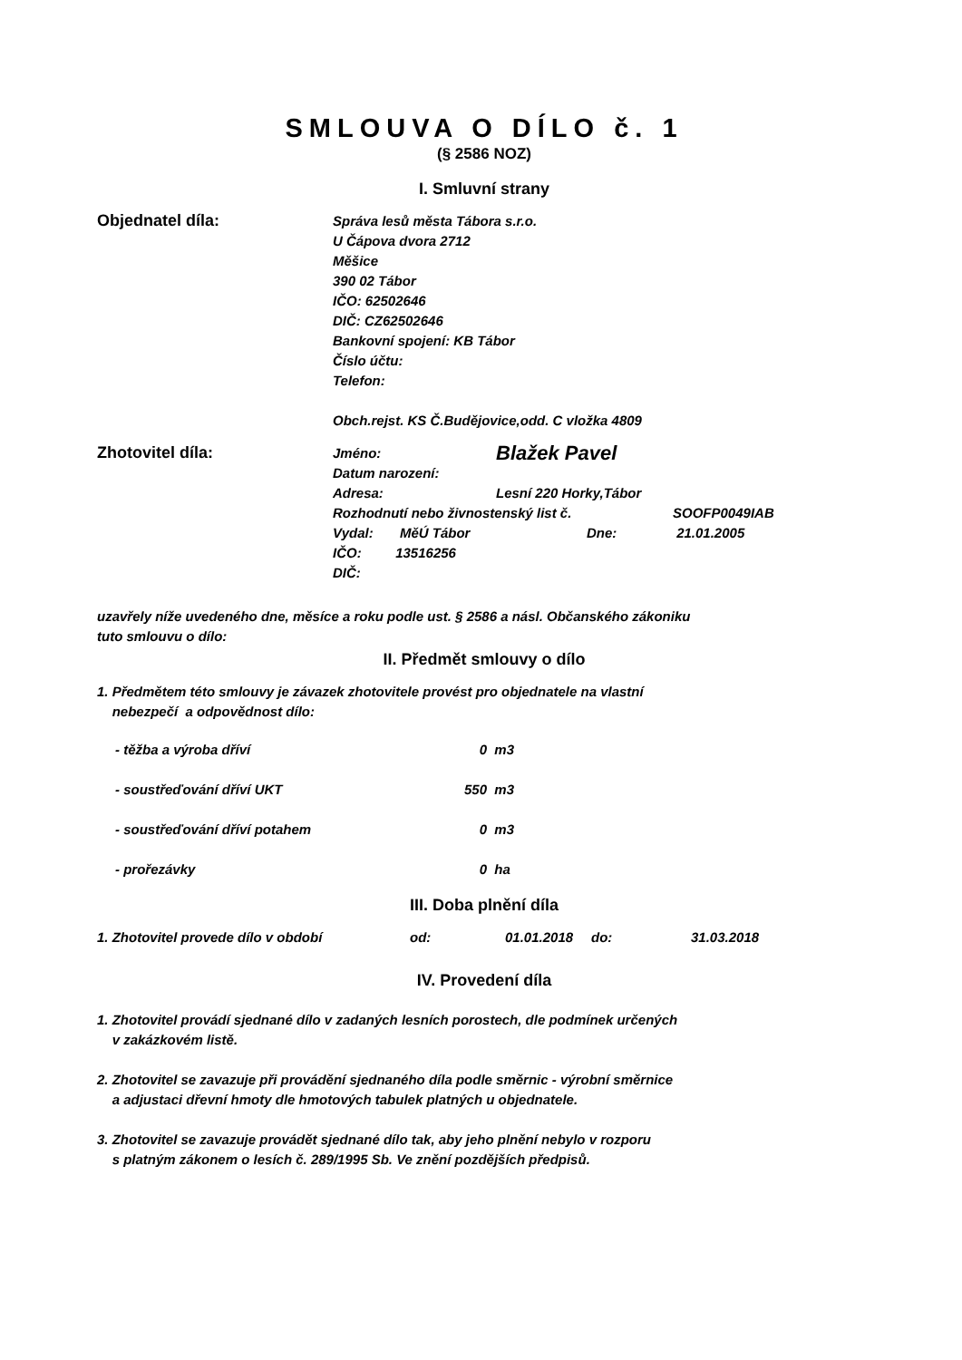SMLOUVA O DÍLO č. 1
(§ 2586 NOZ)
I. Smluvní strany
Objednatel díla:
Správa lesů města Tábora s.r.o.
U Čápova dvora 2712
Měšice
390 02 Tábor
IČO: 62502646
DIČ: CZ62502646
Bankovní spojení: KB Tábor
Číslo účtu:
Telefon:
Obch.rejst. KS Č.Budějovice,odd. C vložka 4809
Zhotovitel díla:
| Jméno: | Blažek Pavel | | |
| Datum narození: | | | |
| Adresa: | Lesní 220 Horky,Tábor | | |
| Rozhodnutí nebo živnostenský list č. | | | SOOFP0049IAB |
| Vydal: MěÚ Tábor | | Dne: | 21.01.2005 |
| IČO: 13516256 | | | |
| DIČ: | | | |
uzavřely níže uvedeného dne, měsíce a roku podle ust. § 2586 a násl. Občanského zákoniku
tuto smlouvu o dílo:
II. Předmět smlouvy o dílo
1. Předmětem této smlouvy je závazek zhotovitele provést pro objednatele na vlastní
nebezpečí a odpovědnost dílo:
| - těžba a výroba dříví | 0 | m3 |
| - soustřeďování dříví UKT | 550 | m3 |
| - soustřeďování dříví potahem | 0 | m3 |
| - prořezávky | 0 | ha |
III. Doba plnění díla
| 1. Zhotovitel provede dílo v období | od: | 01.01.2018 | do: | 31.03.2018 |
IV. Provedení díla
1. Zhotovitel provádí sjednané dílo v zadaných lesních porostech, dle podmínek určených
v zakázkovém listě.
2. Zhotovitel se zavazuje při provádění sjednaného díla podle směrnic - výrobní směrnice
a adjustaci dřevní hmoty dle hmotových tabulek platných u objednatele.
3. Zhotovitel se zavazuje provádět sjednané dílo tak, aby jeho plnění nebylo v rozporu
s platným zákonem o lesích č. 289/1995 Sb. Ve znění pozdějších předpisů.